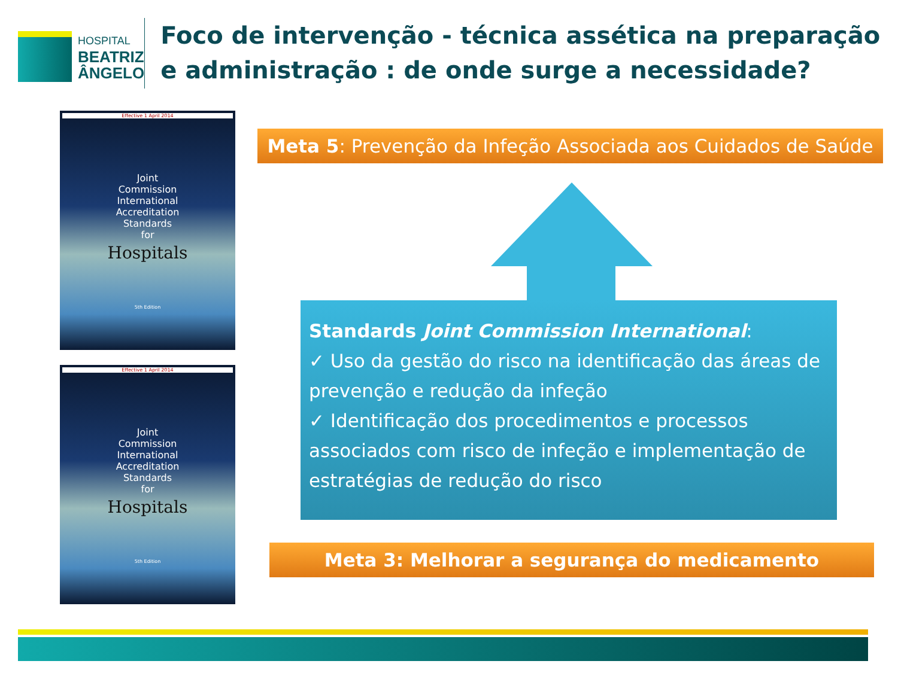HOSPITAL
BEATRIZ
ÂNGELO
Foco de intervenção - técnica assética na preparação e administração : de onde surge a necessidade?
Effective 1 April 2014
Joint
Commission
International
Accreditation
Standards
for
Hospitals
5th Edition
Effective 1 April 2014
Joint
Commission
International
Accreditation
Standards
for
Hospitals
5th Edition
Meta 5: Prevenção da Infeção Associada aos Cuidados de Saúde
Standards Joint Commission International:
✓ Uso da gestão do risco na identificação das áreas de prevenção e redução da infeção
✓ Identificação dos procedimentos e processos associados com risco de infeção e implementação de estratégias de redução do risco
Meta 3: Melhorar a segurança do medicamento